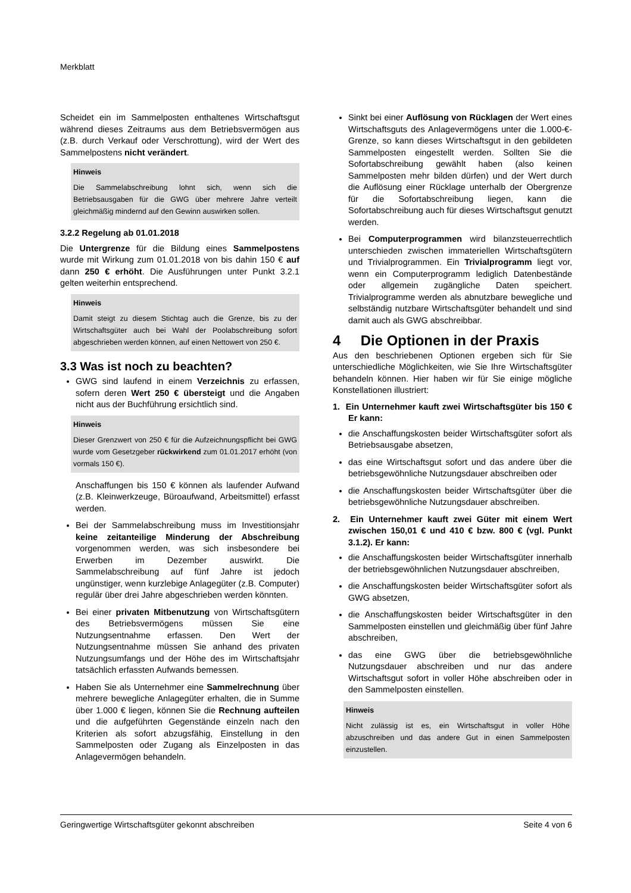Merkblatt
Scheidet ein im Sammelposten enthaltenes Wirtschaftsgut während dieses Zeitraums aus dem Betriebsvermögen aus (z.B. durch Verkauf oder Verschrottung), wird der Wert des Sammelpostens nicht verändert.
Hinweis
Die Sammelabschreibung lohnt sich, wenn sich die Betriebsausgaben für die GWG über mehrere Jahre verteilt gleichmäßig mindernd auf den Gewinn auswirken sollen.
3.2.2 Regelung ab 01.01.2018
Die Untergrenze für die Bildung eines Sammelpostens wurde mit Wirkung zum 01.01.2018 von bis dahin 150 € auf dann 250 € erhöht. Die Ausführungen unter Punkt 3.2.1 gelten weiterhin entsprechend.
Hinweis
Damit steigt zu diesem Stichtag auch die Grenze, bis zu der Wirtschaftsgüter auch bei Wahl der Poolabschreibung sofort abgeschrieben werden können, auf einen Nettowert von 250 €.
3.3 Was ist noch zu beachten?
GWG sind laufend in einem Verzeichnis zu erfassen, sofern deren Wert 250 € übersteigt und die Angaben nicht aus der Buchführung ersichtlich sind.
Hinweis
Dieser Grenzwert von 250 € für die Aufzeichnungspflicht bei GWG wurde vom Gesetzgeber rückwirkend zum 01.01.2017 erhöht (von vormals 150 €).
Anschaffungen bis 150 € können als laufender Aufwand (z.B. Kleinwerkzeuge, Büroaufwand, Arbeitsmittel) erfasst werden.
Bei der Sammelabschreibung muss im Investitionsjahr keine zeitanteilige Minderung der Abschreibung vorgenommen werden, was sich insbesondere bei Erwerben im Dezember auswirkt. Die Sammelabschreibung auf fünf Jahre ist jedoch ungünstiger, wenn kurzlebige Anlagegüter (z.B. Computer) regulär über drei Jahre abgeschrieben werden könnten.
Bei einer privaten Mitbenutzung von Wirtschaftsgütern des Betriebsvermögens müssen Sie eine Nutzungsentnahme erfassen. Den Wert der Nutzungsentnahme müssen Sie anhand des privaten Nutzungsumfangs und der Höhe des im Wirtschaftsjahr tatsächlich erfassten Aufwands bemessen.
Haben Sie als Unternehmer eine Sammelrechnung über mehrere bewegliche Anlagegüter erhalten, die in Summe über 1.000 € liegen, können Sie die Rechnung aufteilen und die aufgeführten Gegenstände einzeln nach den Kriterien als sofort abzugsfähig, Einstellung in den Sammelposten oder Zugang als Einzelposten in das Anlagevermögen behandeln.
Sinkt bei einer Auflösung von Rücklagen der Wert eines Wirtschaftsguts des Anlagevermögens unter die 1.000-€-Grenze, so kann dieses Wirtschaftsgut in den gebildeten Sammelposten eingestellt werden. Sollten Sie die Sofortabschreibung gewählt haben (also keinen Sammelposten mehr bilden dürfen) und der Wert durch die Auflösung einer Rücklage unterhalb der Obergrenze für die Sofortabschreibung liegen, kann die Sofortabschreibung auch für dieses Wirtschaftsgut genutzt werden.
Bei Computerprogrammen wird bilanzsteuerrechtlich unterschieden zwischen immateriellen Wirtschaftsgütern und Trivialprogrammen. Ein Trivialprogramm liegt vor, wenn ein Computerprogramm lediglich Datenbestände oder allgemein zugängliche Daten speichert. Trivialprogramme werden als abnutzbare bewegliche und selbständig nutzbare Wirtschaftsgüter behandelt und sind damit auch als GWG abschreibbar.
4 Die Optionen in der Praxis
Aus den beschriebenen Optionen ergeben sich für Sie unterschiedliche Möglichkeiten, wie Sie Ihre Wirtschaftsgüter behandeln können. Hier haben wir für Sie einige mögliche Konstellationen illustriert:
1. Ein Unternehmer kauft zwei Wirtschaftsgüter bis 150 € Er kann:
die Anschaffungskosten beider Wirtschaftsgüter sofort als Betriebsausgabe absetzen,
das eine Wirtschaftsgut sofort und das andere über die betriebsgewöhnliche Nutzungsdauer abschreiben oder
die Anschaffungskosten beider Wirtschaftsgüter über die betriebsgewöhnliche Nutzungsdauer abschreiben.
2. Ein Unternehmer kauft zwei Güter mit einem Wert zwischen 150,01 € und 410 € bzw. 800 € (vgl. Punkt 3.1.2). Er kann:
die Anschaffungskosten beider Wirtschaftsgüter innerhalb der betriebsgewöhnlichen Nutzungsdauer abschreiben,
die Anschaffungskosten beider Wirtschaftsgüter sofort als GWG absetzen,
die Anschaffungskosten beider Wirtschaftsgüter in den Sammelposten einstellen und gleichmäßig über fünf Jahre abschreiben,
das eine GWG über die betriebsgewöhnliche Nutzungsdauer abschreiben und nur das andere Wirtschaftsgut sofort in voller Höhe abschreiben oder in den Sammelposten einstellen.
Hinweis
Nicht zulässig ist es, ein Wirtschaftsgut in voller Höhe abzuschreiben und das andere Gut in einen Sammelposten einzustellen.
Geringwertige Wirtschaftsgüter gekonnt abschreiben Seite 4 von 6